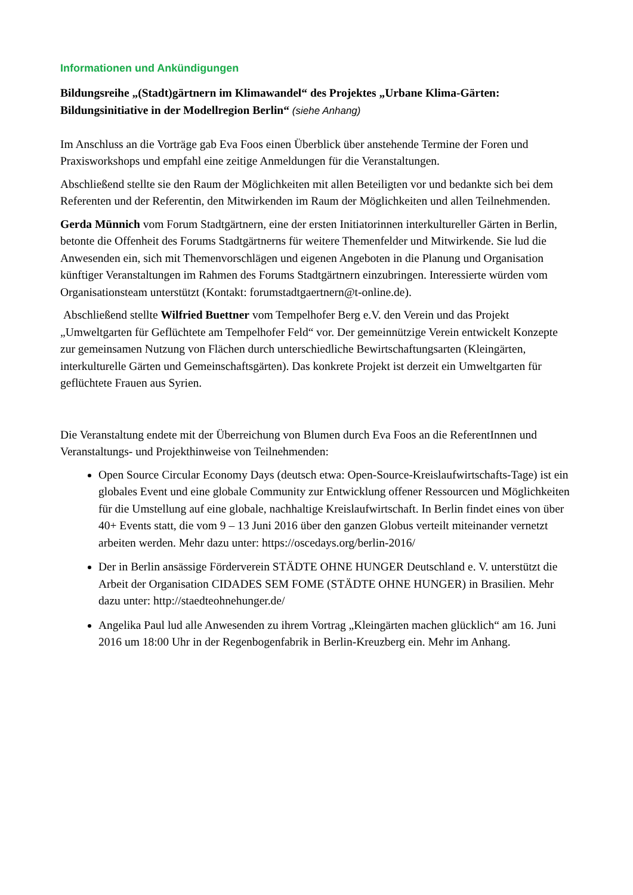Informationen und Ankündigungen
Bildungsreihe „(Stadt)gärtnern im Klimawandel“ des Projektes „Urbane Klima-Gärten: Bildungsinitiative in der Modellregion Berlin“ (siehe Anhang)
Im Anschluss an die Vorträge gab Eva Foos einen Überblick über anstehende Termine der Foren und Praxisworkshops und empfahl eine zeitige Anmeldungen für die Veranstaltungen.
Abschließend stellte sie den Raum der Möglichkeiten mit allen Beteiligten vor und bedankte sich bei dem Referenten und der Referentin, den Mitwirkenden im Raum der Möglichkeiten und allen Teilnehmenden.
Gerda Münnich vom Forum Stadtgärtnern, eine der ersten Initiatorinnen interkultureller Gärten in Berlin, betonte die Offenheit des Forums Stadtgärtnerns für weitere Themenfelder und Mitwirkende. Sie lud die Anwesenden ein, sich mit Themenvorschlägen und eigenen Angeboten in die Planung und Organisation künftiger Veranstaltungen im Rahmen des Forums Stadtgärtnern einzubringen. Interessierte würden vom Organisationsteam unterstützt (Kontakt: forumstadtgaertnern@t-online.de).
Abschließend stellte Wilfried Buettner vom Tempelhofer Berg e.V. den Verein und das Projekt „Umweltgarten für Geflüchtete am Tempelhofer Feld“ vor. Der gemeinnützige Verein entwickelt Konzepte zur gemeinsamen Nutzung von Flächen durch unterschiedliche Bewirtschaftungsarten (Kleingärten, interkulturelle Gärten und Gemeinschaftsgärten). Das konkrete Projekt ist derzeit ein Umweltgarten für geflüchtete Frauen aus Syrien.
Die Veranstaltung endete mit der Überreichung von Blumen durch Eva Foos an die ReferentInnen und Veranstaltungs- und Projekthinweise von Teilnehmenden:
Open Source Circular Economy Days (deutsch etwa: Open-Source-Kreislaufwirtschafts-Tage) ist ein globales Event und eine globale Community zur Entwicklung offener Ressourcen und Möglichkeiten für die Umstellung auf eine globale, nachhaltige Kreislaufwirtschaft. In Berlin findet eines von über 40+ Events statt, die vom 9 – 13 Juni 2016 über den ganzen Globus verteilt miteinander vernetzt arbeiten werden. Mehr dazu unter: https://oscedays.org/berlin-2016/
Der in Berlin ansässige Förderverein STÄDTE OHNE HUNGER Deutschland e. V. unterstützt die Arbeit der Organisation CIDADES SEM FOME (STÄDTE OHNE HUNGER) in Brasilien. Mehr dazu unter: http://staedteohnehunger.de/
Angelika Paul lud alle Anwesenden zu ihrem Vortrag „Kleingärten machen glücklich“ am 16. Juni 2016 um 18:00 Uhr in der Regenbogenfabrik in Berlin-Kreuzberg ein. Mehr im Anhang.